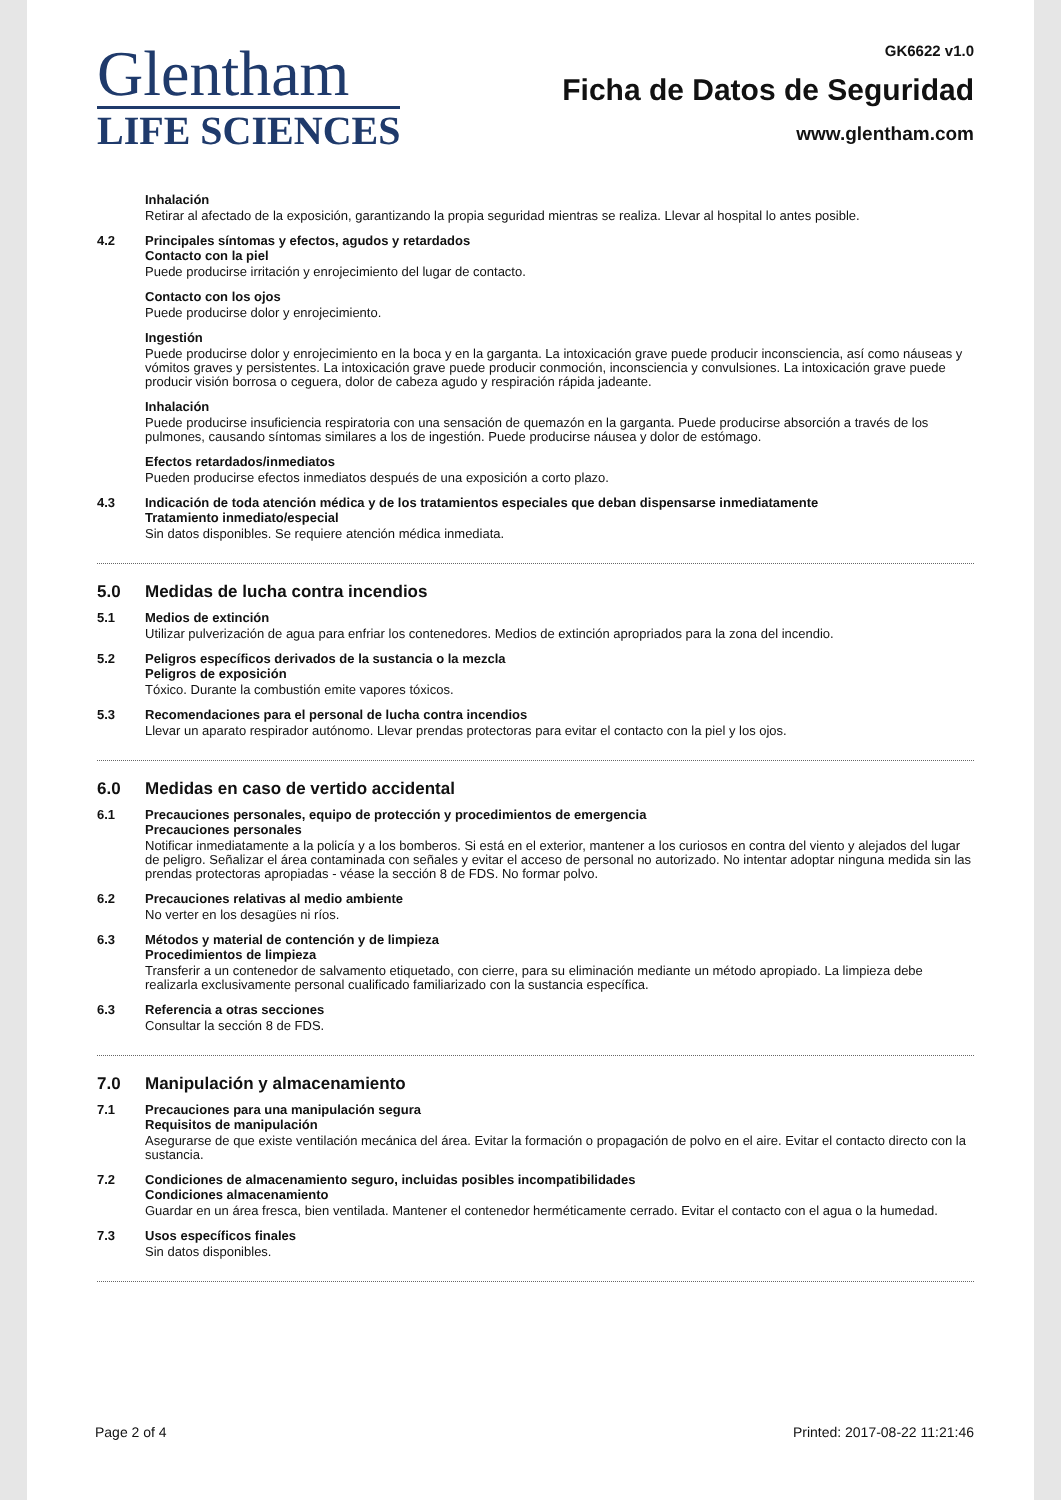Glentham
LIFE SCIENCES
GK6622 v1.0
Ficha de Datos de Seguridad
www.glentham.com
Inhalación
Retirar al afectado de la exposición, garantizando la propia seguridad mientras se realiza. Llevar al hospital lo antes posible.
4.2 Principales síntomas y efectos, agudos y retardados
Contacto con la piel
Puede producirse irritación y enrojecimiento del lugar de contacto.
Contacto con los ojos
Puede producirse dolor y enrojecimiento.
Ingestión
Puede producirse dolor y enrojecimiento en la boca y en la garganta. La intoxicación grave puede producir inconsciencia, así como náuseas y vómitos graves y persistentes. La intoxicación grave puede producir conmoción, inconsciencia y convulsiones. La intoxicación grave puede producir visión borrosa o ceguera, dolor de cabeza agudo y respiración rápida jadeante.
Inhalación
Puede producirse insuficiencia respiratoria con una sensación de quemazón en la garganta. Puede producirse absorción a través de los pulmones, causando síntomas similares a los de ingestión. Puede producirse náusea y dolor de estómago.
Efectos retardados/inmediatos
Pueden producirse efectos inmediatos después de una exposición a corto plazo.
4.3 Indicación de toda atención médica y de los tratamientos especiales que deban dispensarse inmediatamente
Tratamiento inmediato/especial
Sin datos disponibles. Se requiere atención médica inmediata.
5.0 Medidas de lucha contra incendios
5.1 Medios de extinción
Utilizar pulverización de agua para enfriar los contenedores. Medios de extinción apropriados para la zona del incendio.
5.2 Peligros específicos derivados de la sustancia o la mezcla
Peligros de exposición
Tóxico. Durante la combustión emite vapores tóxicos.
5.3 Recomendaciones para el personal de lucha contra incendios
Llevar un aparato respirador autónomo. Llevar prendas protectoras para evitar el contacto con la piel y los ojos.
6.0 Medidas en caso de vertido accidental
6.1 Precauciones personales, equipo de protección y procedimientos de emergencia
Precauciones personales
Notificar inmediatamente a la policía y a los bomberos. Si está en el exterior, mantener a los curiosos en contra del viento y alejados del lugar de peligro. Señalizar el área contaminada con señales y evitar el acceso de personal no autorizado. No intentar adoptar ninguna medida sin las prendas protectoras apropiadas - véase la sección 8 de FDS. No formar polvo.
6.2 Precauciones relativas al medio ambiente
No verter en los desagües ni ríos.
6.3 Métodos y material de contención y de limpieza
Procedimientos de limpieza
Transferir a un contenedor de salvamento etiquetado, con cierre, para su eliminación mediante un método apropiado. La limpieza debe realizarla exclusivamente personal cualificado familiarizado con la sustancia específica.
6.3 Referencia a otras secciones
Consultar la sección 8 de FDS.
7.0 Manipulación y almacenamiento
7.1 Precauciones para una manipulación segura
Requisitos de manipulación
Asegurarse de que existe ventilación mecánica del área. Evitar la formación o propagación de polvo en el aire. Evitar el contacto directo con la sustancia.
7.2 Condiciones de almacenamiento seguro, incluidas posibles incompatibilidades
Condiciones almacenamiento
Guardar en un área fresca, bien ventilada. Mantener el contenedor herméticamente cerrado. Evitar el contacto con el agua o la humedad.
7.3 Usos específicos finales
Sin datos disponibles.
Page 2 of 4 Printed: 2017-08-22 11:21:46